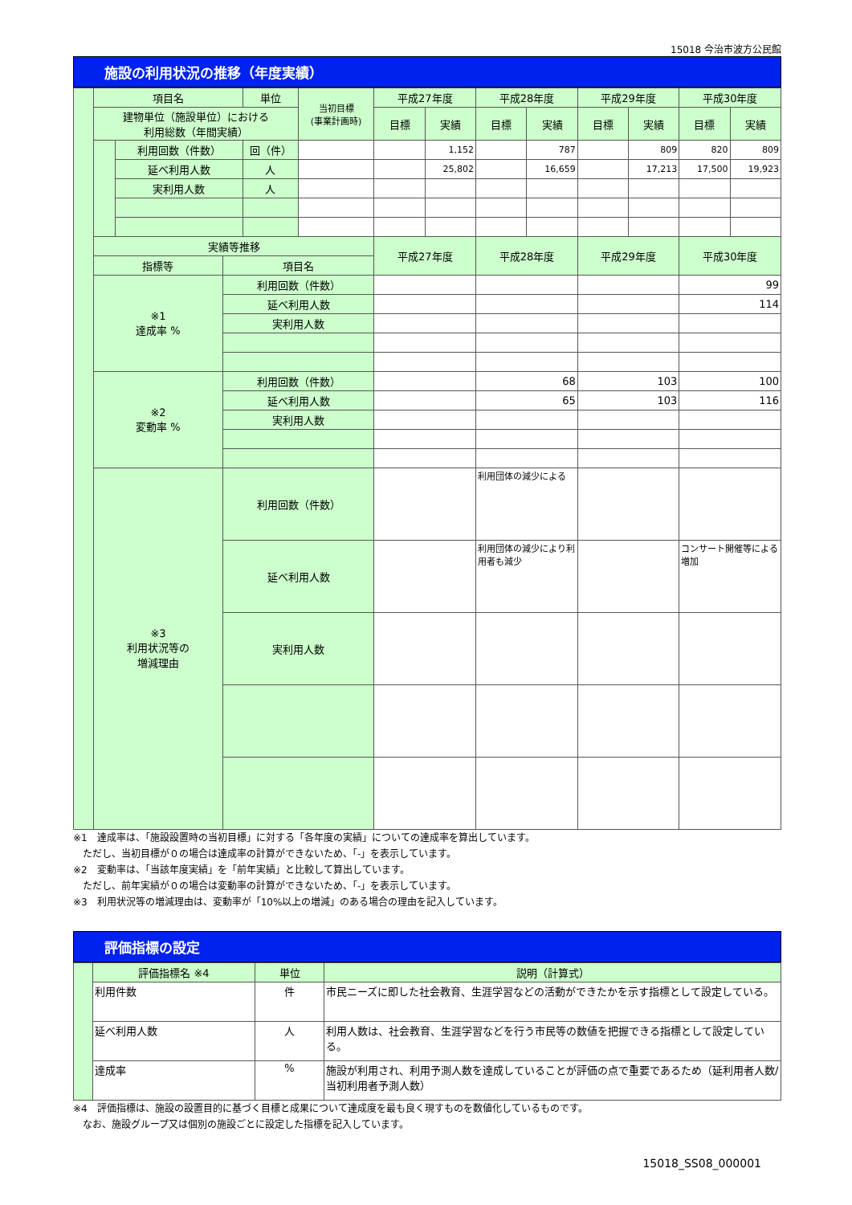15018 今治市波方公民館
施設の利用状況の推移（年度実績）
| | 項目名 | | | 単位 | 当初目標 (事業計画時) | 平成27年度 | | 平成28年度 | | 平成29年度 | | 平成30年度 | |
| | 建物単位（施設単位）における 利用総数（年間実績） | | | | | 目標 | 実績 | 目標 | 実績 | 目標 | 実績 | 目標 | 実績 |
| | | 利用回数（件数） | | 回（件） | | | 1,152 | | 787 | | 809 | 820 | 809 |
| | | 延べ利用人数 | | 人 | | | 25,802 | | 16,659 | | 17,213 | 17,500 | 19,923 |
| | | 実利用人数 | | 人 | | | | | | | | | |
| | 実績等推移 | | | | | 平成27年度 | | 平成28年度 | | 平成29年度 | | 平成30年度 | |
| | 指標等 | | 項目名 | | | | | | | | | | |
| | ※1 達成率 % | | 利用回数（件数） | | | | | | | | | 99 | |
| | | | 延べ利用人数 | | | | | | | | | 114 | |
| | | | 実利用人数 | | | | | | | | | | |
| | ※2 変動率 % | | 利用回数（件数） | | | | | 68 | | 103 | | 100 | |
| | | | 延べ利用人数 | | | | | 65 | | 103 | | 116 | |
| | | | 実利用人数 | | | | | | | | | | |
| | ※3 利用状況等の 増減理由 | | 利用回数（件数） | | | | | 利用団体の減少による | | | | | |
| | | | 延べ利用人数 | | | | | 利用団体の減少により利用者も減少 | | | | コンサート開催等による増加 | |
| | | | 実利用人数 | | | | | | | | | | |
※1　達成率は、「施設設置時の当初目標」に対する「各年度の実績」についての達成率を算出しています。
　ただし、当初目標が０の場合は達成率の計算ができないため、「-」を表示しています。
※2　変動率は、「当該年度実績」を「前年実績」と比較して算出しています。
　ただし、前年実績が０の場合は変動率の計算ができないため、「-」を表示しています。
※3　利用状況等の増減理由は、変動率が「10%以上の増減」のある場合の理由を記入しています。
評価指標の設定
| | 評価指標名 ※4 | 単位 | 説明（計算式） |
| | 利用件数 | 件 | 市民ニーズに即した社会教育、生涯学習などの活動ができたかを示す指標として設定している。 |
| | 延べ利用人数 | 人 | 利用人数は、社会教育、生涯学習などを行う市民等の数値を把握できる指標として設定している。 |
| | 達成率 | % | 施設が利用され、利用予測人数を達成していることが評価の点で重要であるため（延利用者人数/当初利用者予測人数） |
※4　評価指標は、施設の設置目的に基づく目標と成果について達成度を最も良く現すものを数値化しているものです。
　なお、施設グループ又は個別の施設ごとに設定した指標を記入しています。
15018_SS08_000001